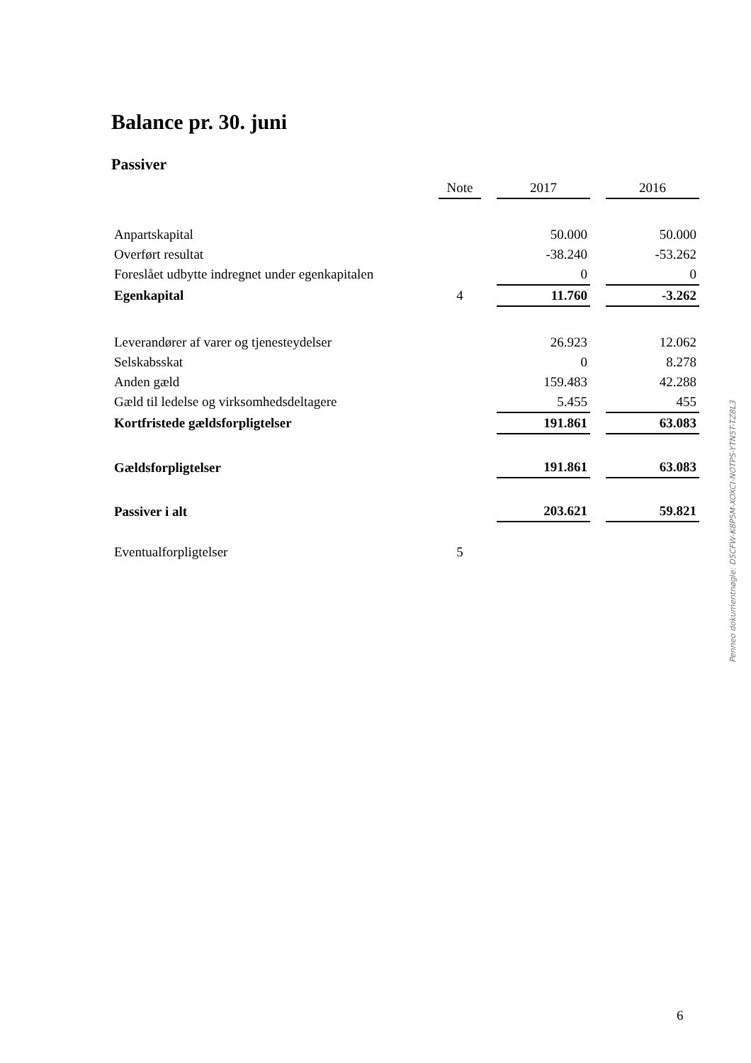Balance pr. 30. juni
Passiver
| | Note | | 2017 | | 2016 |
| --- | --- | --- | --- | --- | --- |
| Anpartskapital | | | 50.000 | | 50.000 |
| Overført resultat | | | -38.240 | | -53.262 |
| Foreslået udbytte indregnet under egenkapitalen | | | 0 | | 0 |
| Egenkapital | 4 | | 11.760 | | -3.262 |
| Leverandører af varer og tjenesteydelser | | | 26.923 | | 12.062 |
| Selskabsskat | | | 0 | | 8.278 |
| Anden gæld | | | 159.483 | | 42.288 |
| Gæld til ledelse og virksomhedsdeltagere | | | 5.455 | | 455 |
| Kortfristede gældsforpligtelser | | | 191.861 | | 63.083 |
| Gældsforpligtelser | | | 191.861 | | 63.083 |
| Passiver i alt | | | 203.621 | | 59.821 |
| Eventualforpligtelser | 5 | | | | |
Penneo dokumentnøgle: D5CFW-K8P5M-XOXCI-NOTPS-YTN5T-TZ8L3
6